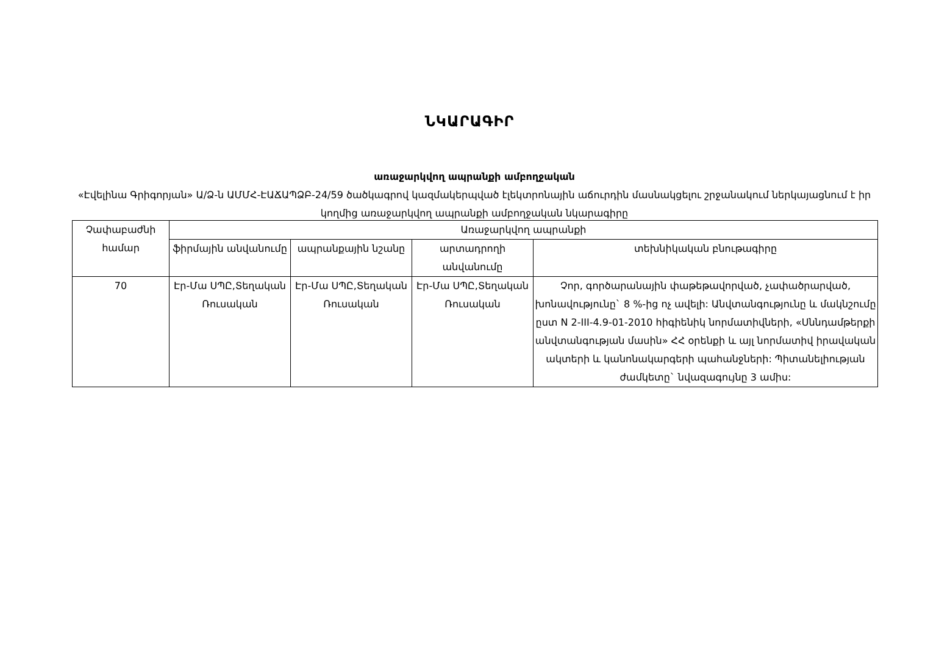ՆԿԱՐԱԳԻՐ
առաջարկվող ապրանքի ամբողջական
«Էվելինա Գրիգորյան» Ա/Ձ-ն ԱՄՄՀ-ԷԱՃԱՊՁԲ-24/59 ծածկագրով կազմակերպված էլեկտրոնային աճուրդին մասնակցելու շրջանակում ներկայացնում է իր կողմից առաջարկվող ապրանքի ամբողջական նկարագիրը
| Չափաբաժնի համար | Առաջարկվող ապրանքի | | | |
| --- | --- | --- | --- | --- |
| | ֆիրմային անվանումը | ապրանքային նշանը | արտադրողի անվանումը | տեխնիկական բնութագիրը |
| 70 | Էր-Մա ՍՊԸ,Տեղական Ռուսական | Էր-Մա ՍՊԸ,Տեղական Ռուսական | Էր-Մա ՍՊԸ,Տեղական Ռուսական | Չոր, գործարանային փաթեթավորված, չափածրարված, խոնավությունը` 8 %-ից ոչ ավելի: Անվտանգությունը և մակնշումը ըստ N 2-III-4.9-01-2010 հիգիենիկ նորմատիվների, «Սննդամթերքի անվտանգության մասին» ՀՀ օրենքի և այլ նորմատիվ իրավական ակտերի և կանոնակարգերի պահանջների: Պիտանելիության ժամկետը` նվազագույնը 3 ամիս: |